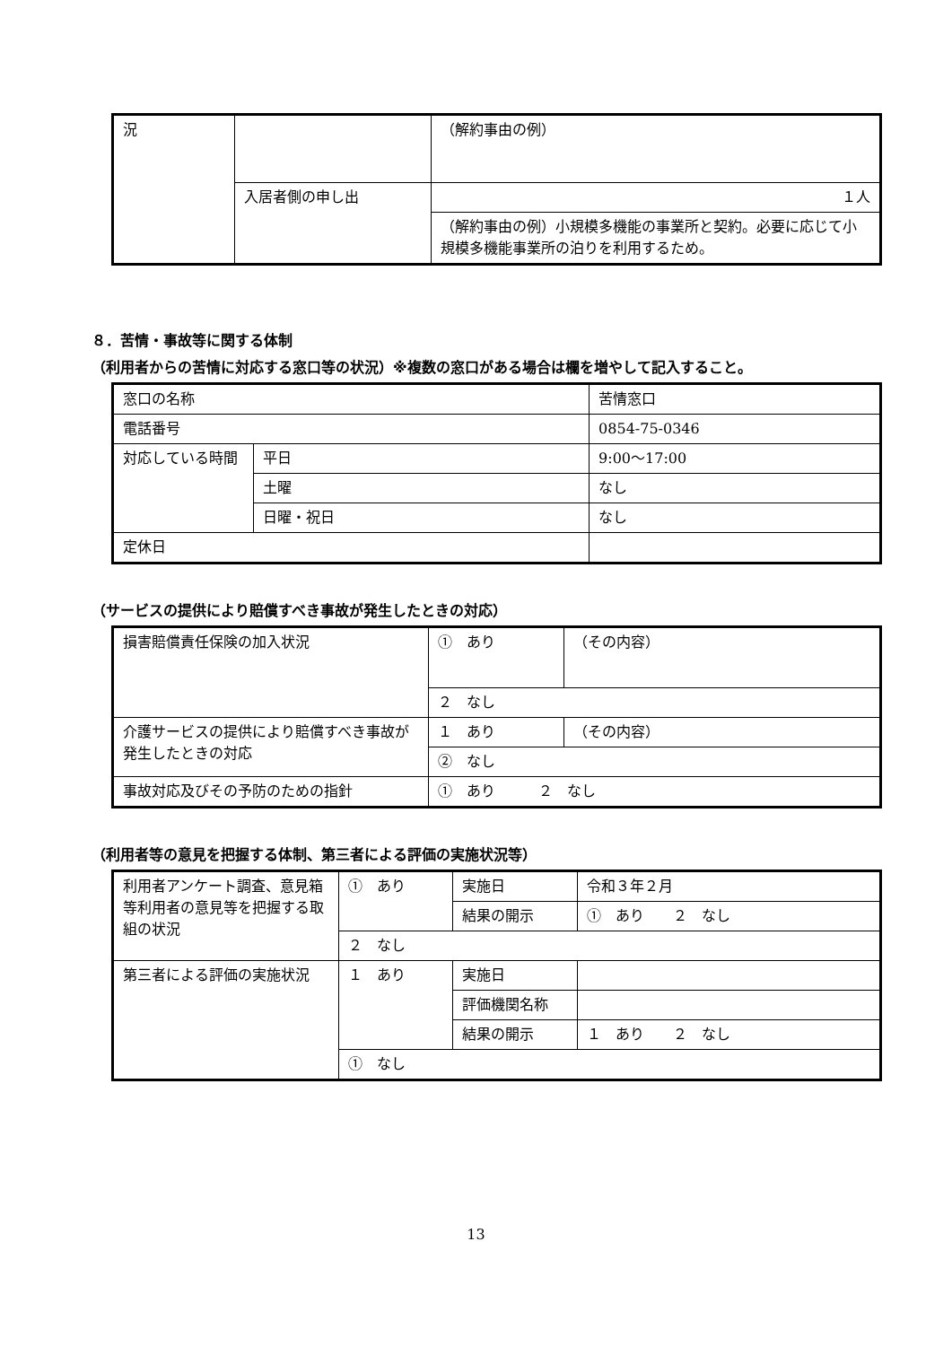| 況 | | （解約事由の例） |
| | 入居者側の申し出 | １人 |
| | | （解約事由の例）小規模多機能の事業所と契約。必要に応じて小規模多機能事業所の泊りを利用するため。 |
８．苦情・事故等に関する体制
（利用者からの苦情に対応する窓口等の状況）※複数の窓口がある場合は欄を増やして記入すること。
| 窓口の名称 | | 苦情窓口 |
| 電話番号 | | 0854-75-0346 |
| 対応している時間 | 平日 | 9:00～17:00 |
| | 土曜 | なし |
| | 日曜・祝日 | なし |
| 定休日 | | |
（サービスの提供により賠償すべき事故が発生したときの対応）
| 損害賠償責任保険の加入状況 | ① あり | （その内容） |
| | ２ なし | |
| 介護サービスの提供により賠償すべき事故が発生したときの対応 | １ あり | （その内容） |
| | ② なし | |
| 事故対応及びその予防のための指針 | ① あり ２ なし | |
（利用者等の意見を把握する体制、第三者による評価の実施状況等）
| 利用者アンケート調査、意見箱等利用者の意見等を把握する取組の状況 | ① あり | 実施日 | 令和３年２月 |
| | | 結果の開示 | ① あり ２ なし |
| | ２ なし | | |
| 第三者による評価の実施状況 | １ あり | 実施日 | |
| | | 評価機関名称 | |
| | | 結果の開示 | １ あり ２ なし |
| | ① なし | | |
13